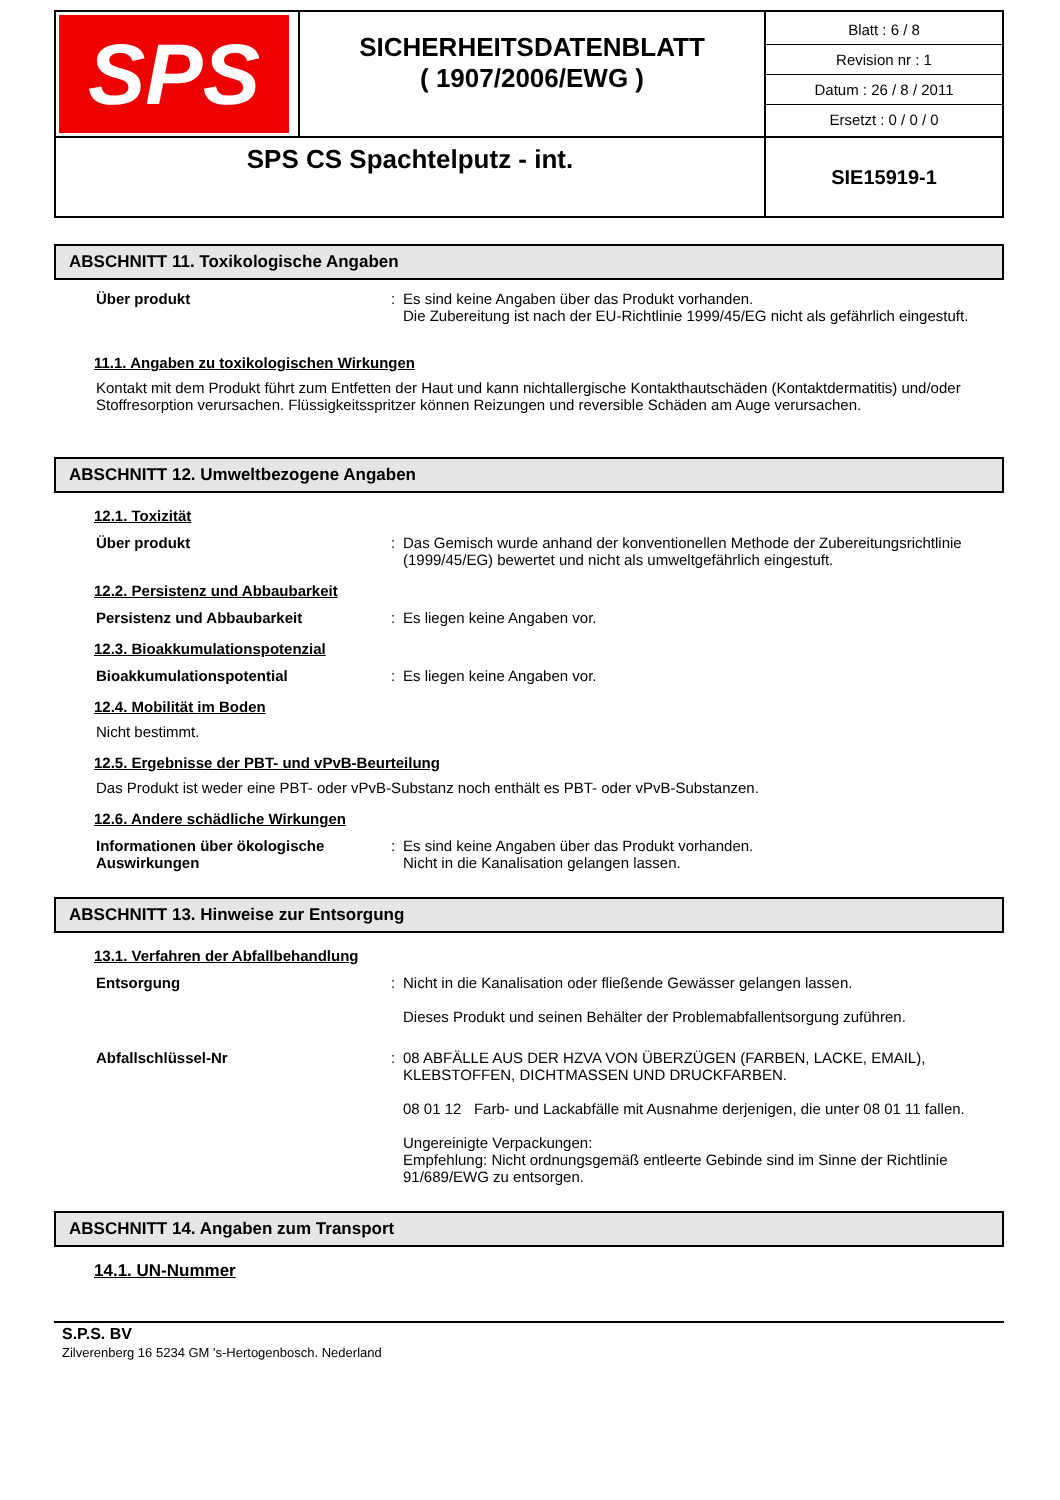| SPS | SICHERHEITSDATENBLATT ( 1907/2006/EWG ) | Blatt : 6 / 8 Revision nr : 1 Datum : 26 / 8 / 2011 Ersetzt : 0 / 0 / 0 |
| SPS CS Spachtelputz - int. | | SIE15919-1 |
ABSCHNITT 11. Toxikologische Angaben
Über produkt : Es sind keine Angaben über das Produkt vorhanden.
Die Zubereitung ist nach der EU-Richtlinie 1999/45/EG nicht als gefährlich eingestuft.
11.1. Angaben zu toxikologischen Wirkungen
Kontakt mit dem Produkt führt zum Entfetten der Haut und kann nichtallergische Kontakthautschäden (Kontaktdermatitis) und/oder Stoffresorption verursachen. Flüssigkeitsspritzer können Reizungen und reversible Schäden am Auge verursachen.
ABSCHNITT 12. Umweltbezogene Angaben
12.1. Toxizität
Über produkt : Das Gemisch wurde anhand der konventionellen Methode der Zubereitungsrichtlinie (1999/45/EG) bewertet und nicht als umweltgefährlich eingestuft.
12.2. Persistenz und Abbaubarkeit
Persistenz und Abbaubarkeit : Es liegen keine Angaben vor.
12.3. Bioakkumulationspotenzial
Bioakkumulationspotential : Es liegen keine Angaben vor.
12.4. Mobilität im Boden
Nicht bestimmt.
12.5. Ergebnisse der PBT- und vPvB-Beurteilung
Das Produkt ist weder eine PBT- oder vPvB-Substanz noch enthält es PBT- oder vPvB-Substanzen.
12.6. Andere schädliche Wirkungen
Informationen über ökologische Auswirkungen
: Es sind keine Angaben über das Produkt vorhanden.
Nicht in die Kanalisation gelangen lassen.
ABSCHNITT 13. Hinweise zur Entsorgung
13.1. Verfahren der Abfallbehandlung
Entsorgung : Nicht in die Kanalisation oder fließende Gewässer gelangen lassen.
Dieses Produkt und seinen Behälter der Problemabfallentsorgung zuführen.
Abfallschlüssel-Nr : 08 ABFÄLLE AUS DER HZVA VON ÜBERZÜGEN (FARBEN, LACKE, EMAIL), KLEBSTOFFEN, DICHTMASSEN UND DRUCKFARBEN.
08 01 12 Farb- und Lackabfälle mit Ausnahme derjenigen, die unter 08 01 11 fallen.
Ungereinigte Verpackungen:
Empfehlung: Nicht ordnungsgemäß entleerte Gebinde sind im Sinne der Richtlinie 91/689/EWG zu entsorgen.
ABSCHNITT 14. Angaben zum Transport
14.1. UN-Nummer
S.P.S. BV
Zilverenberg 16 5234 GM 's-Hertogenbosch. Nederland